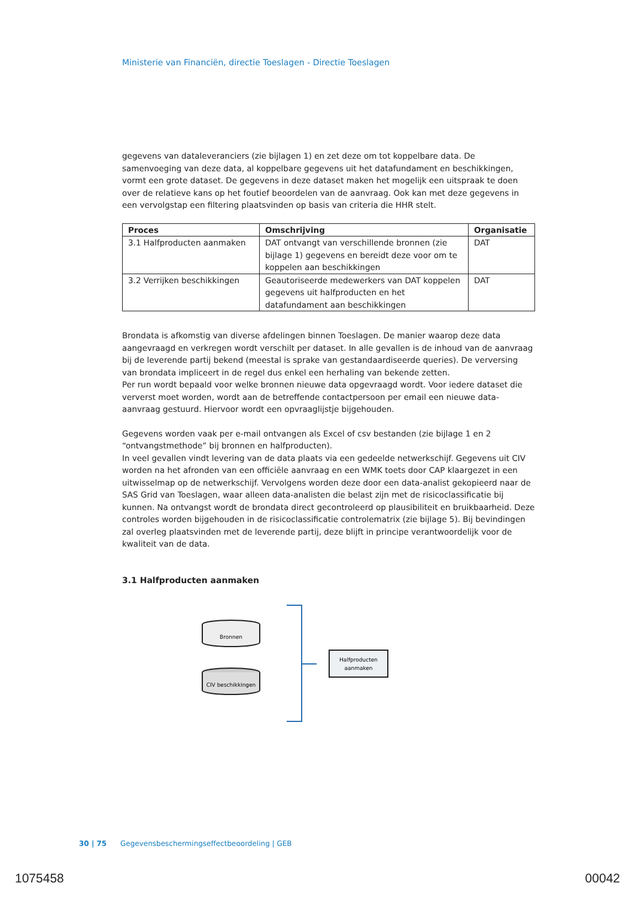Ministerie van Financiën, directie Toeslagen - Directie Toeslagen
gegevens van dataleveranciers (zie bijlagen 1) en zet deze om tot koppelbare data. De samenvoeging van deze data, al koppelbare gegevens uit het datafundament en beschikkingen, vormt een grote dataset. De gegevens in deze dataset maken het mogelijk een uitspraak te doen over de relatieve kans op het foutief beoordelen van de aanvraag. Ook kan met deze gegevens in een vervolgstap een filtering plaatsvinden op basis van criteria die HHR stelt.
| Proces | Omschrijving | Organisatie |
| --- | --- | --- |
| 3.1 Halfproducten aanmaken | DAT ontvangt van verschillende bronnen (zie bijlage 1) gegevens en bereidt deze voor om te koppelen aan beschikkingen | DAT |
| 3.2 Verrijken beschikkingen | Geautoriseerde medewerkers van DAT koppelen gegevens uit halfproducten en het datafundament aan beschikkingen | DAT |
Brondata is afkomstig van diverse afdelingen binnen Toeslagen. De manier waarop deze data aangevraagd en verkregen wordt verschilt per dataset. In alle gevallen is de inhoud van de aanvraag bij de leverende partij bekend (meestal is sprake van gestandaardiseerde queries). De verversing van brondata impliceert in de regel dus enkel een herhaling van bekende zetten.
Per run wordt bepaald voor welke bronnen nieuwe data opgevraagd wordt. Voor iedere dataset die ververst moet worden, wordt aan de betreffende contactpersoon per email een nieuwe data-aanvraag gestuurd. Hiervoor wordt een opvraaglijstje bijgehouden.
Gegevens worden vaak per e-mail ontvangen als Excel of csv bestanden (zie bijlage 1 en 2 “ontvangstmethode” bij bronnen en halfproducten).
In veel gevallen vindt levering van de data plaats via een gedeelde netwerkschijf. Gegevens uit CIV worden na het afronden van een officiële aanvraag en een WMK toets door CAP klaargezet in een uitwisselmap op de netwerkschijf. Vervolgens worden deze door een data-analist gekopieerd naar de SAS Grid van Toeslagen, waar alleen data-analisten die belast zijn met de risicoclassificatie bij kunnen. Na ontvangst wordt de brondata direct gecontroleerd op plausibiliteit en bruikbaarheid. Deze controles worden bijgehouden in de risicoclassificatie controlematrix (zie bijlage 5). Bij bevindingen zal overleg plaatsvinden met de leverende partij, deze blijft in principe verantwoordelijk voor de kwaliteit van de data.
3.1 Halfproducten aanmaken
Bronnen
CIV beschikkingen
Halfproducten
aanmaken
30 | 75 Gegevensbeschermingseffectbeoordeling | GEB
1075458 00042